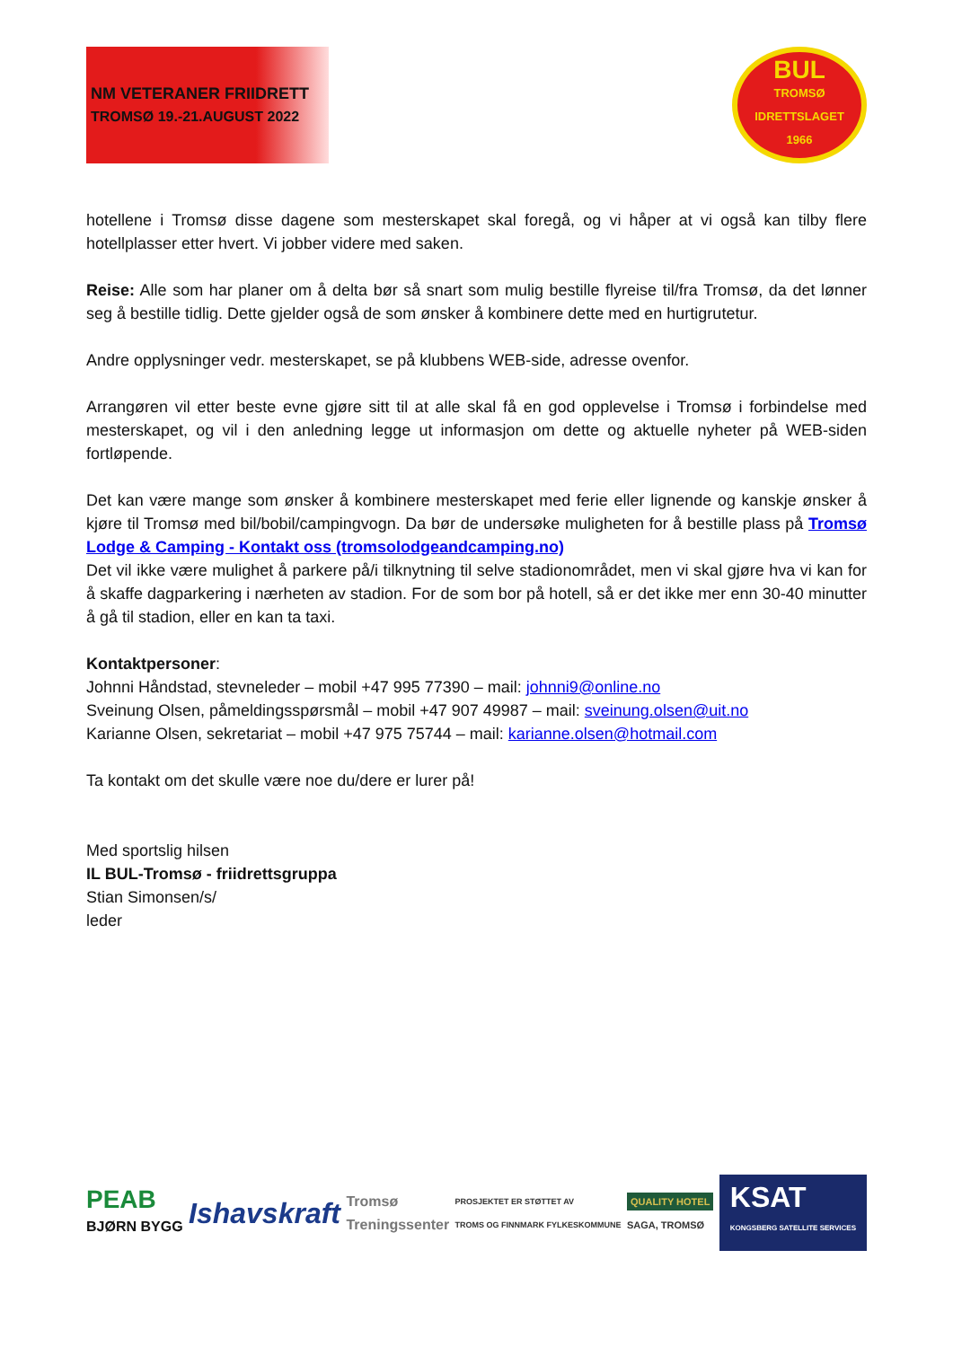NM VETERANER FRIIDRETT
TROMSØ 19.-21.AUGUST 2022
BUL
TROMSØ
IDRETTSLAGET
1966
hotellene i Tromsø disse dagene som mesterskapet skal foregå, og vi håper at vi også kan tilby flere hotellplasser etter hvert. Vi jobber videre med saken.
Reise: Alle som har planer om å delta bør så snart som mulig bestille flyreise til/fra Tromsø, da det lønner seg å bestille tidlig. Dette gjelder også de som ønsker å kombinere dette med en hurtigrutetur.
Andre opplysninger vedr. mesterskapet, se på klubbens WEB-side, adresse ovenfor.
Arrangøren vil etter beste evne gjøre sitt til at alle skal få en god opplevelse i Tromsø i forbindelse med mesterskapet, og vil i den anledning legge ut informasjon om dette og aktuelle nyheter på WEB-siden fortløpende.
Det kan være mange som ønsker å kombinere mesterskapet med ferie eller lignende og kanskje ønsker å kjøre til Tromsø med bil/bobil/campingvogn. Da bør de undersøke muligheten for å bestille plass på Tromsø Lodge & Camping - Kontakt oss (tromsolodgeandcamping.no)
Det vil ikke være mulighet å parkere på/i tilknytning til selve stadionområdet, men vi skal gjøre hva vi kan for å skaffe dagparkering i nærheten av stadion. For de som bor på hotell, så er det ikke mer enn 30-40 minutter å gå til stadion, eller en kan ta taxi.
Kontaktpersoner:
Johnni Håndstad, stevneleder – mobil +47 995 77390 – mail: johnni9@online.no
Sveinung Olsen, påmeldingsspørsmål – mobil +47 907 49987 – mail: sveinung.olsen@uit.no
Karianne Olsen, sekretariat – mobil +47 975 75744 – mail: karianne.olsen@hotmail.com
Ta kontakt om det skulle være noe du/dere er lurer på!
Med sportslig hilsen
IL BUL-Tromsø - friidrettsgruppa
Stian Simonsen/s/
leder
PEAB
BJØRN BYGG
Ishavskraft
Tromsø
Treningssenter
PROSJEKTET ER STØTTET AV
TROMS OG FINNMARK FYLKESKOMMUNE
QUALITY HOTEL
SAGA, TROMSØ
KSAT
KONGSBERG SATELLITE SERVICES